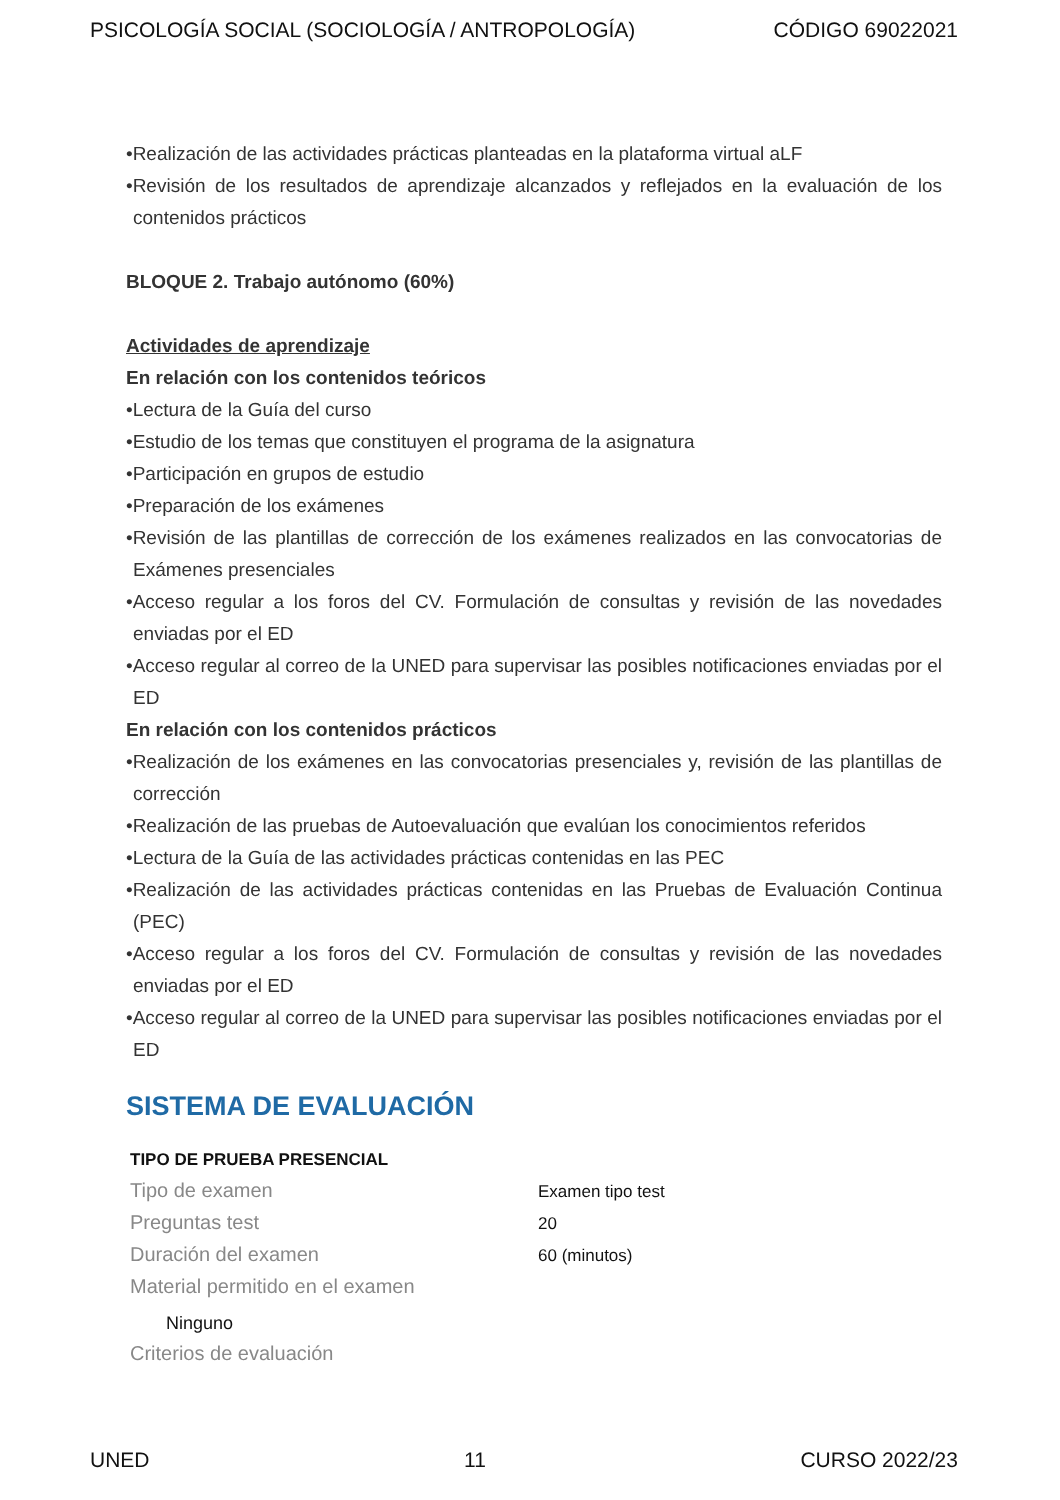PSICOLOGÍA SOCIAL (SOCIOLOGÍA / ANTROPOLOGÍA) CÓDIGO 69022021
•Realización de las actividades prácticas planteadas en la plataforma virtual aLF
•Revisión de los resultados de aprendizaje alcanzados y reflejados en la evaluación de los contenidos prácticos
BLOQUE 2. Trabajo autónomo (60%)
Actividades de aprendizaje
En relación con los contenidos teóricos
•Lectura de la Guía del curso
•Estudio de los temas que constituyen el programa de la asignatura
•Participación en grupos de estudio
•Preparación de los exámenes
•Revisión de las plantillas de corrección de los exámenes realizados en las convocatorias de Exámenes presenciales
•Acceso regular a los foros del CV. Formulación de consultas y revisión de las novedades enviadas por el ED
•Acceso regular al correo de la UNED para supervisar las posibles notificaciones enviadas por el ED
En relación con los contenidos prácticos
•Realización de los exámenes en las convocatorias presenciales y, revisión de las plantillas de corrección
•Realización de las pruebas de Autoevaluación que evalúan los conocimientos referidos
•Lectura de la Guía de las actividades prácticas contenidas en las PEC
•Realización de las actividades prácticas contenidas en las Pruebas de Evaluación Continua (PEC)
•Acceso regular a los foros del CV. Formulación de consultas y revisión de las novedades enviadas por el ED
•Acceso regular al correo de la UNED para supervisar las posibles notificaciones enviadas por el ED
SISTEMA DE EVALUACIÓN
TIPO DE PRUEBA PRESENCIAL
Tipo de examen
Examen tipo test
Preguntas test
20
Duración del examen
60 (minutos)
Material permitido en el examen
Ninguno
Criterios de evaluación
UNED 11 CURSO 2022/23